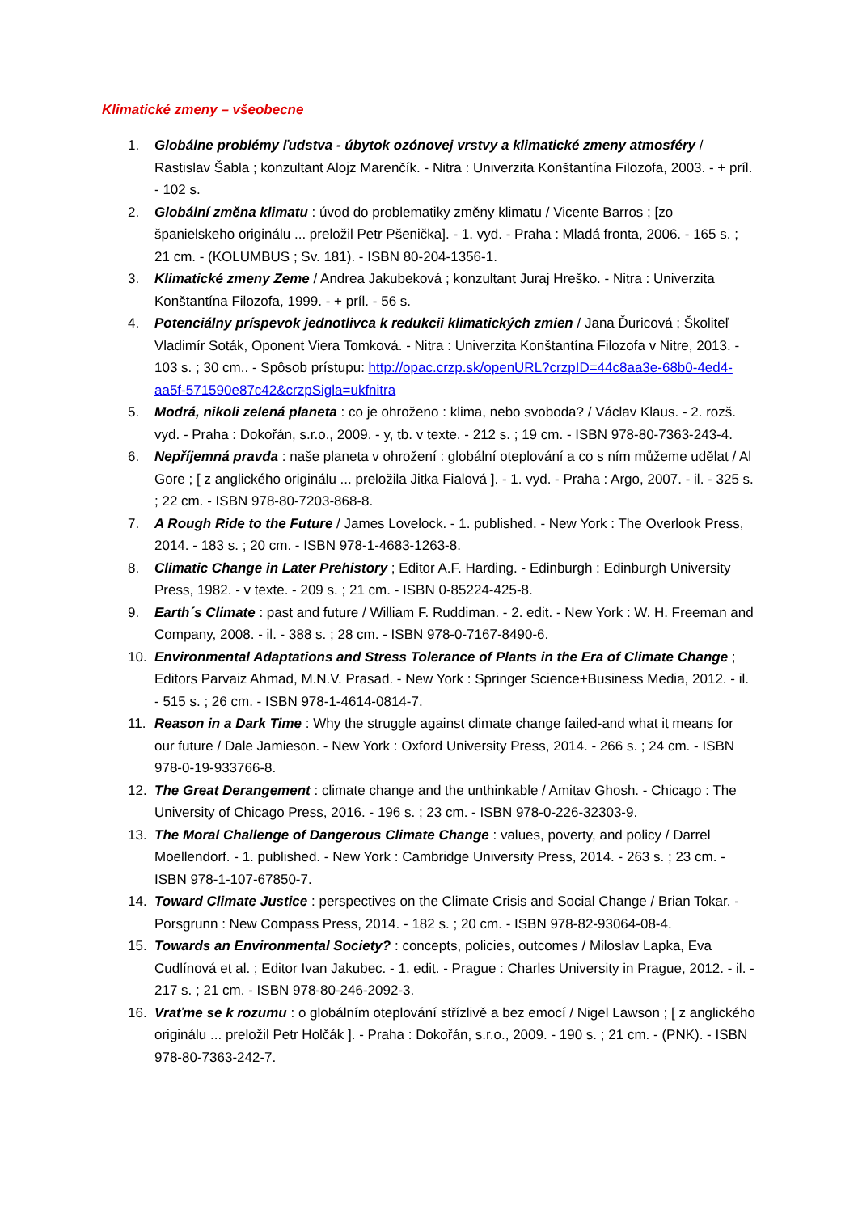Klimatické zmeny – všeobecne
1. Globálne problémy ľudstva - úbytok ozónovej vrstvy a klimatické zmeny atmosféry / Rastislav Šabla ; konzultant Alojz Marenčík. - Nitra : Univerzita Konštantína Filozofa, 2003. - + príl. - 102 s.
2. Globální změna klimatu : úvod do problematiky změny klimatu / Vicente Barros ; [zo španielskeho originálu ... preložil Petr Pšenička]. - 1. vyd. - Praha : Mladá fronta, 2006. - 165 s. ; 21 cm. - (KOLUMBUS ; Sv. 181). - ISBN 80-204-1356-1.
3. Klimatické zmeny Zeme / Andrea Jakubeková ; konzultant Juraj Hreško. - Nitra : Univerzita Konštantína Filozofa, 1999. - + príl. - 56 s.
4. Potenciálny príspevok jednotlivca k redukcii klimatických zmien / Jana Ďuricová ; Školiteľ Vladimír Soták, Oponent Viera Tomková. - Nitra : Univerzita Konštantína Filozofa v Nitre, 2013. - 103 s. ; 30 cm.. - Spôsob prístupu: http://opac.crzp.sk/openURL?crzpID=44c8aa3e-68b0-4ed4-aa5f-571590e87c42&crzpSigla=ukfnitra
5. Modrá, nikoli zelená planeta : co je ohroženo : klima, nebo svoboda? / Václav Klaus. - 2. rozš. vyd. - Praha : Dokořán, s.r.o., 2009. - y, tb. v texte. - 212 s. ; 19 cm. - ISBN 978-80-7363-243-4.
6. Nepříjemná pravda : naše planeta v ohrožení : globální oteplování a co s ním můžeme udělat / Al Gore ; [ z anglického originálu ... preložila Jitka Fialová ]. - 1. vyd. - Praha : Argo, 2007. - il. - 325 s. ; 22 cm. - ISBN 978-80-7203-868-8.
7. A Rough Ride to the Future / James Lovelock. - 1. published. - New York : The Overlook Press, 2014. - 183 s. ; 20 cm. - ISBN 978-1-4683-1263-8.
8. Climatic Change in Later Prehistory ; Editor A.F. Harding. - Edinburgh : Edinburgh University Press, 1982. - v texte. - 209 s. ; 21 cm. - ISBN 0-85224-425-8.
9. Earth´s Climate : past and future / William F. Ruddiman. - 2. edit. - New York : W. H. Freeman and Company, 2008. - il. - 388 s. ; 28 cm. - ISBN 978-0-7167-8490-6.
10. Environmental Adaptations and Stress Tolerance of Plants in the Era of Climate Change ; Editors Parvaiz Ahmad, M.N.V. Prasad. - New York : Springer Science+Business Media, 2012. - il. - 515 s. ; 26 cm. - ISBN 978-1-4614-0814-7.
11. Reason in a Dark Time : Why the struggle against climate change failed-and what it means for our future / Dale Jamieson. - New York : Oxford University Press, 2014. - 266 s. ; 24 cm. - ISBN 978-0-19-933766-8.
12. The Great Derangement : climate change and the unthinkable / Amitav Ghosh. - Chicago : The University of Chicago Press, 2016. - 196 s. ; 23 cm. - ISBN 978-0-226-32303-9.
13. The Moral Challenge of Dangerous Climate Change : values, poverty, and policy / Darrel Moellendorf. - 1. published. - New York : Cambridge University Press, 2014. - 263 s. ; 23 cm. - ISBN 978-1-107-67850-7.
14. Toward Climate Justice : perspectives on the Climate Crisis and Social Change / Brian Tokar. - Porsgrunn : New Compass Press, 2014. - 182 s. ; 20 cm. - ISBN 978-82-93064-08-4.
15. Towards an Environmental Society? : concepts, policies, outcomes / Miloslav Lapka, Eva Cudlínová et al. ; Editor Ivan Jakubec. - 1. edit. - Prague : Charles University in Prague, 2012. - il. - 217 s. ; 21 cm. - ISBN 978-80-246-2092-3.
16. Vraťme se k rozumu : o globálním oteplování střízlivě a bez emocí / Nigel Lawson ; [ z anglického originálu ... preložil Petr Holčák ]. - Praha : Dokořán, s.r.o., 2009. - 190 s. ; 21 cm. - (PNK). - ISBN 978-80-7363-242-7.